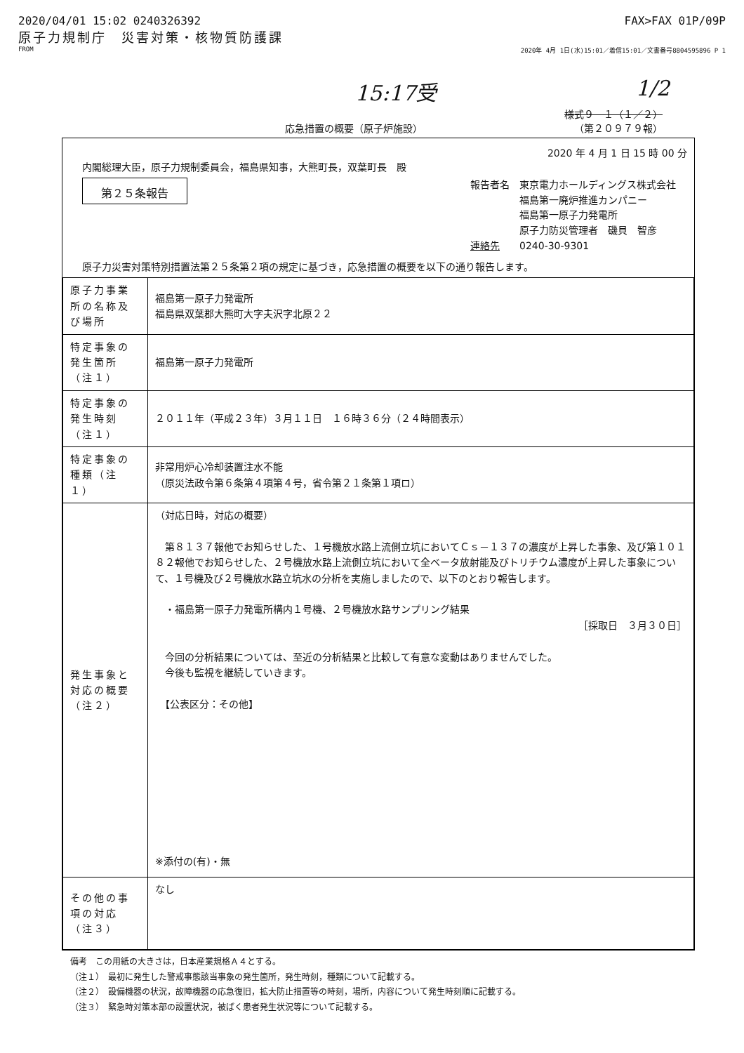2020/04/01 15:02 0240326392 FAX>FAX 01P/09P
原子力規制庁　災害対策・核物質防護課
FROM 2020年 4月 1日(水)15:01／着信15:01／文書番号8804595896 P 1
15:17受 1/2
様式９－１（１／２）
応急措置の概要（原子炉施設） （第２０９７９報）
2020 年 4 月 1 日 15 時 00 分
内閣総理大臣，原子力規制委員会，福島県知事，大熊町長，双葉町長　殿
第２５条報告
報告者名　東京電力ホールディングス株式会社
　　　　　福島第一廃炉推進カンパニー
　　　　　福島第一原子力発電所
　　　　　原子力防災管理者　磯貝　智彦
連絡先　　0240-30-9301
原子力災害対策特別措置法第２５条第２項の規定に基づき，応急措置の概要を以下の通り報告します。
| 原子力事業所の名称及び場所 | 福島第一原子力発電所 福島県双葉郡大熊町大字夫沢字北原２２ |
| 特定事象の発生箇所（注１） | 福島第一原子力発電所 |
| 特定事象の発生時刻（注１） | ２０１１年（平成２３年）３月１１日 １６時３６分（２４時間表示） |
| 特定事象の種類（注１） | 非常用炉心冷却装置注水不能 （原災法政令第６条第４項第４号，省令第２１条第１項ロ） |
| 発生事象と対応の概要（注２） | （対応日時，対応の概要） 第８１３７報他でお知らせした、１号機放水路上流側立坑においてＣｓ－１３７の濃度が上昇した事象、及び第１０１８２報他でお知らせした、２号機放水路上流側立坑において全ベータ放射能及びトリチウム濃度が上昇した事象について、１号機及び２号機放水路立坑水の分析を実施しましたので、以下のとおり報告します。 ・福島第一原子力発電所構内１号機、２号機放水路サンプリング結果 ［採取日 ３月３０日］ 今回の分析結果については、至近の分析結果と比較して有意な変動はありませんでした。 今後も監視を継続していきます。 【公表区分：その他】 ※添付の(有)・無 |
| その他の事項の対応（注３） | なし |
備考　この用紙の大きさは，日本産業規格Ａ４とする。
（注１）　最初に発生した警戒事態該当事象の発生箇所，発生時刻，種類について記載する。
（注２）　設備機器の状況，故障機器の応急復旧，拡大防止措置等の時刻，場所，内容について発生時刻順に記載する。
（注３）　緊急時対策本部の設置状況，被ばく患者発生状況等について記載する。